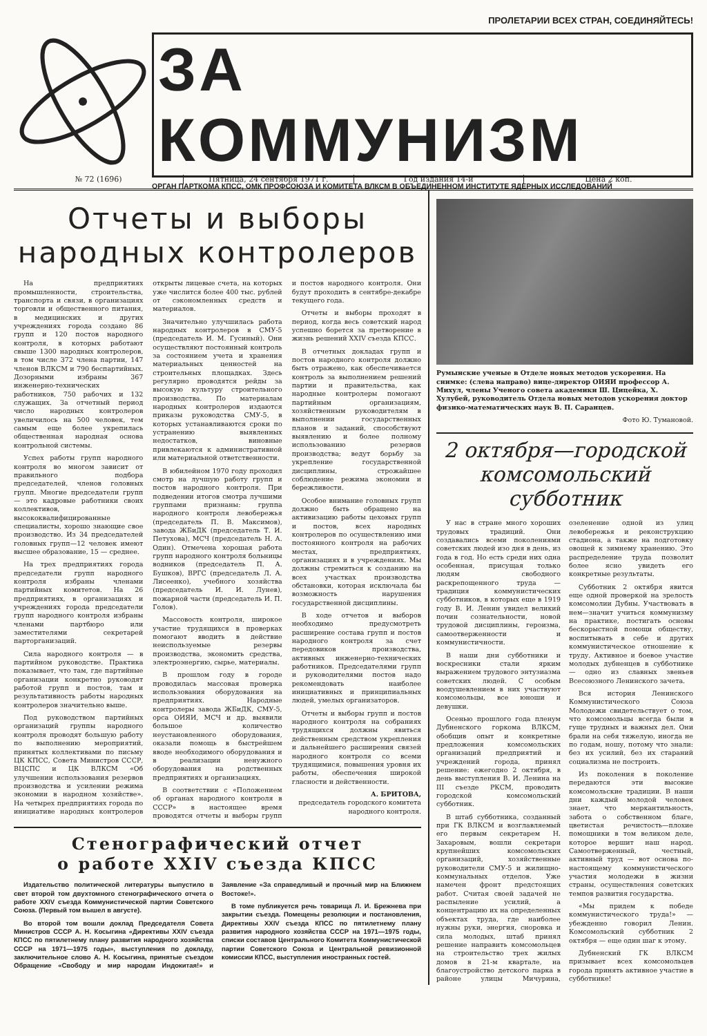ПРОЛЕТАРИИ ВСЕХ СТРАН, СОЕДИНЯЙТЕСЬ!
ЗА КОММУНИЗМ
ОРГАН ПАРТКОМА КПСС, ОМК ПРОФСОЮЗА И КОМИТЕТА ВЛКСМ В ОБЪЕДИНЕННОМ ИНСТИТУТЕ ЯДЕРНЫХ ИССЛЕДОВАНИЙ
№ 72 (1696) Пятница, 24 сентября 1971 г. Год издания 14-й Цена 2 коп.
Отчеты и выборы
народных контролеров
На предприятиях промышленности, строительства, транспорта и связи, в организациях торговли и общественного питания, в медицинских и других учреждениях города создано 86 групп и 120 постов народного контроля, в которых работают свыше 1300 народных контролеров, в том числе 372 члена партии, 147 членов ВЛКСМ и 790 беспартийных. Дозорными избраны 367 инженерно-технических работников, 750 рабочих и 132 служащих. За отчетный период число народных контролеров увеличилось на 500 человек, тем самым еще более укрепилась общественная народная основа контрольной системы.
Успех работы групп народного контроля во многом зависит от правильного подбора председателей, членов головных групп. Многие председатели групп — это кадровые работники своих коллективов, высококвалифицированные специалисты, хорошо знающие свое производство. Из 34 председателей головных групп—12 человек имеют высшее образование, 15 — среднее.
На трех предприятиях города председатели групп народного контроля избраны членами партийных комитетов. На 26 предприятиях, в организациях и учреждениях города председатели групп народного контроля избраны членами партбюро или заместителями секретарей парторганизаций.
Сила народного контроля — в партийном руководстве. Практика показывает, что там, где партийные организации конкретно руководят работой групп и постов, там и результативность работы народных контролеров значительно выше.
Под руководством партийных организаций группы народного контроля проводят большую работу по выполнению мероприятий, принятых коллективами по письму ЦК КПСС, Совета Министров СССР, ВЦСПС и ЦК ВЛКСМ «Об улучшении использования резервов производства и усилении режима экономии в народном хозяйстве». На четырех предприятиях города по инициативе народных контролеров открыты лицевые счета, на которых уже числится более 400 тыс. рублей от сэкономленных средств и материалов.
Значительно улучшилась работа народных контролеров в СМУ-5 (председатель И. М. Гусиный). Они осуществляют постоянный контроль за состоянием учета и хранения материальных ценностей на строительных площадках. Здесь регулярно проводятся рейды за высокую культуру строительного производства. По материалам народных контролеров издаются приказы руководства СМУ-5, в которых устанавливаются сроки по устранению выявленных недостатков, виновные привлекаются к административной или материальной ответственности.
В юбилейном 1970 году проходил смотр на лучшую работу групп и постов народного контроля. При подведении итогов смотра лучшими группами признаны: группа народного контроля левобережья (председатель П. В. Максимов), завода ЖБиДК (председатель Т. И. Петухова), МСЧ (председатель Н. А. Один). Отмечена хорошая работа групп народного контроля больницы водников (председатель П. А. Бушков), ВРГС (председатель Л. А. Лисеенко), учебного хозяйства (председатель И. И. Лунев), пожарной части (председатель И. П. Голов).
Массовость контроля, широкое участие трудящихся в проверках помогают вводить в действие неиспользуемые резервы производства, экономить средства, электроэнергию, сырье, материалы.
В прошлом году в городе проводилась массовая проверка использования оборудования на предприятиях. Народные контролеры завода ЖБиДК, СМУ-5, орса ОИЯИ, МСЧ и др. выявили большое количество неустановленного оборудования, оказали помощь в быстрейшем вводе необходимого оборудования и в реализации ненужного оборудования на родственных предприятиях и организациях.
В соответствии с «Положением об органах народного контроля в СССР» в настоящее время проводятся отчеты и выборы групп и постов народного контроля. Они будут проходить в сентябре-декабре текущего года.
Отчеты и выборы проходят в период, когда весь советский народ успешно борется за претворение в жизнь решений XXIV съезда КПСС.
В отчетных докладах групп и постов народного контроля должно быть отражено, как обеспечивается контроль за выполнением решений партии и правительства, как народные контролеры помогают партийным организациям, хозяйственным руководителям в выполнении государственных планов и заданий, способствуют выявлению и более полному использованию резервов производства; ведут борьбу за укрепление государственной дисциплины, строжайшее соблюдение режима экономии и бережливости.
Особое внимание головных групп должно быть обращено на активизацию работы цеховых групп и постов, всех народных контролеров по осуществлению ими постоянного контроля на рабочих местах, предприятиях, организациях и в учреждениях. Мы должны стремиться к созданию на всех участках производства обстановки, которая исключала бы возможность нарушения государственной дисциплины.
В ходе отчетов и выборов необходимо предусмотреть расширение состава групп и постов народного контроля за счет передовиков производства, активных инженерно-технических работников. Председателями групп и руководителями постов надо рекомендовать наиболее инициативных и принципиальных людей, умелых организаторов.
Отчеты и выборы групп и постов народного контроля на собраниях трудящихся должны явиться действенным средством укрепления и дальнейшего расширения связей народного контроля со всеми трудящимися, повышения уровня их работы, обеспечения широкой гласности и действенности.
А. БРИТОВА,
председатель городского комитета народного контроля.
Стенографический отчет
о работе XXIV съезда КПСС
Издательство политической литературы выпустило в свет второй том двухтомного стенографического отчета о работе XXIV съезда Коммунистической партии Советского Союза. (Первый том вышел в августе).
Во второй том вошли доклад Председателя Совета Министров СССР А. Н. Косыгина «Директивы XXIV съезда КПСС по пятилетнему плану развития народного хозяйства СССР на 1971—1975 годы», выступления по докладу, заключительное слово А. Н. Косыгина, принятые съездом Обращение «Свободу и мир народам Индокитая!» и Заявление «За справедливый и прочный мир на Ближнем Востоке!».
В томе публикуется речь товарища Л. И. Брежнева при закрытии съезда. Помещены резолюции и постановления, Директивы XXIV съезда КПСС по пятилетнему плану развития народного хозяйства СССР на 1971—1975 годы, списки составов Центрального Комитета Коммунистической партии Советского Союза и Центральной ревизионной комиссии КПСС, выступления иностранных гостей.
Румынские ученые в Отделе новых методов ускорения. На снимке: (слева направо) вице-директор ОИЯИ профессор А. Михул, члены Ученого совета академики Ш. Цицейка, Х. Хулубей, руководитель Отдела новых методов ускорения доктор физико-математических наук В. П. Саранцев.
Фото Ю. Тумановой.
2 октября—городской комсомольский субботник
У нас в стране много хороших трудовых традиций. Они создавались всеми поколениями советских людей изо дня в день, из года в год. Но есть среди них одна особенная, присущая только людям свободного раскрепощенного труда — традиция коммунистических субботников, в которых еще в 1919 году В. И. Ленин увидел великий почин сознательности, новой трудовой дисциплины, героизма, самоотверженности и коммунистичности.
В наши дни субботники и воскресники стали ярким выражением трудового энтузиазма советских людей. С особым воодушевлением в них участвуют комсомольцы, все юноши и девушки.
Осенью прошлого года пленум Дубненского горкома ВЛКСМ, обобщив опыт и конкретные предложения комсомольских организаций предприятий и учреждений города, принял решение: ежегодно 2 октября, в день выступления В. И. Ленина на III съезде РКСМ, проводить городской комсомольский субботник.
В штаб субботника, созданный при ГК ВЛКСМ и возглавляемый его первым секретарем Н. Захаровым, вошли секретари крупнейших комсомольских организаций, хозяйственные руководители СМУ-5 и жилищно-коммунальных отделов. Уже намечен фронт предстоящих работ. Считая своей задачей не распыление усилий, а концентрацию их на определенных объектах труда, где наиболее нужны руки, энергия, сноровка и сила молодых, штаб принял решение направить комсомольцев на строительство трех жилых домов в 21-м квартале, на благоустройство детского парка в районе улицы Мичурина, озеленение одной из улиц левобережья и реконструкцию стадиона, а также на подготовку овощей к зимнему хранению. Это распределение труда позволит более ясно увидеть его конкретные результаты.
Субботник 2 октября явится еще одной проверкой на зрелость комсомолии Дубны. Участвовать в нем—значит учиться коммунизму на практике, постигать основы бескорыстной помощи обществу, воспитывать в себе и других коммунистическое отношение к труду. Активное и боевое участие молодых дубненцев в субботнике — одно из славных звеньев Всесоюзного Ленинского зачета.
Вся история Ленинского Коммунистического Союза Молодежи свидетельствует о том, что комсомольцы всегда были в гуще трудных и важных дел. Они брали на себя тяжелую, иногда не по годам, ношу, потому что знали: без их усилий, без их стараний социализма не построить.
Из поколения в поколение передаются эти высокие комсомольские традиции. В наши дни каждый молодой человек знает, что меркантильность, забота о собственном благе, цветистая речистость—плохие помощники в том великом деле, которое вершит наш народ. Самоотверженный, честный, активный труд — вот основа по-настоящему коммунистического участия молодежи в жизни страны, осуществления советских темпов развития государства.
«Мы придем к победе коммунистического труда!» — убежденно говорил Ленин. Комсомольский субботник 2 октября — еще один шаг к этому.
Дубненский ГК ВЛКСМ призывает всех комсомольцев города принять активное участие в субботнике!